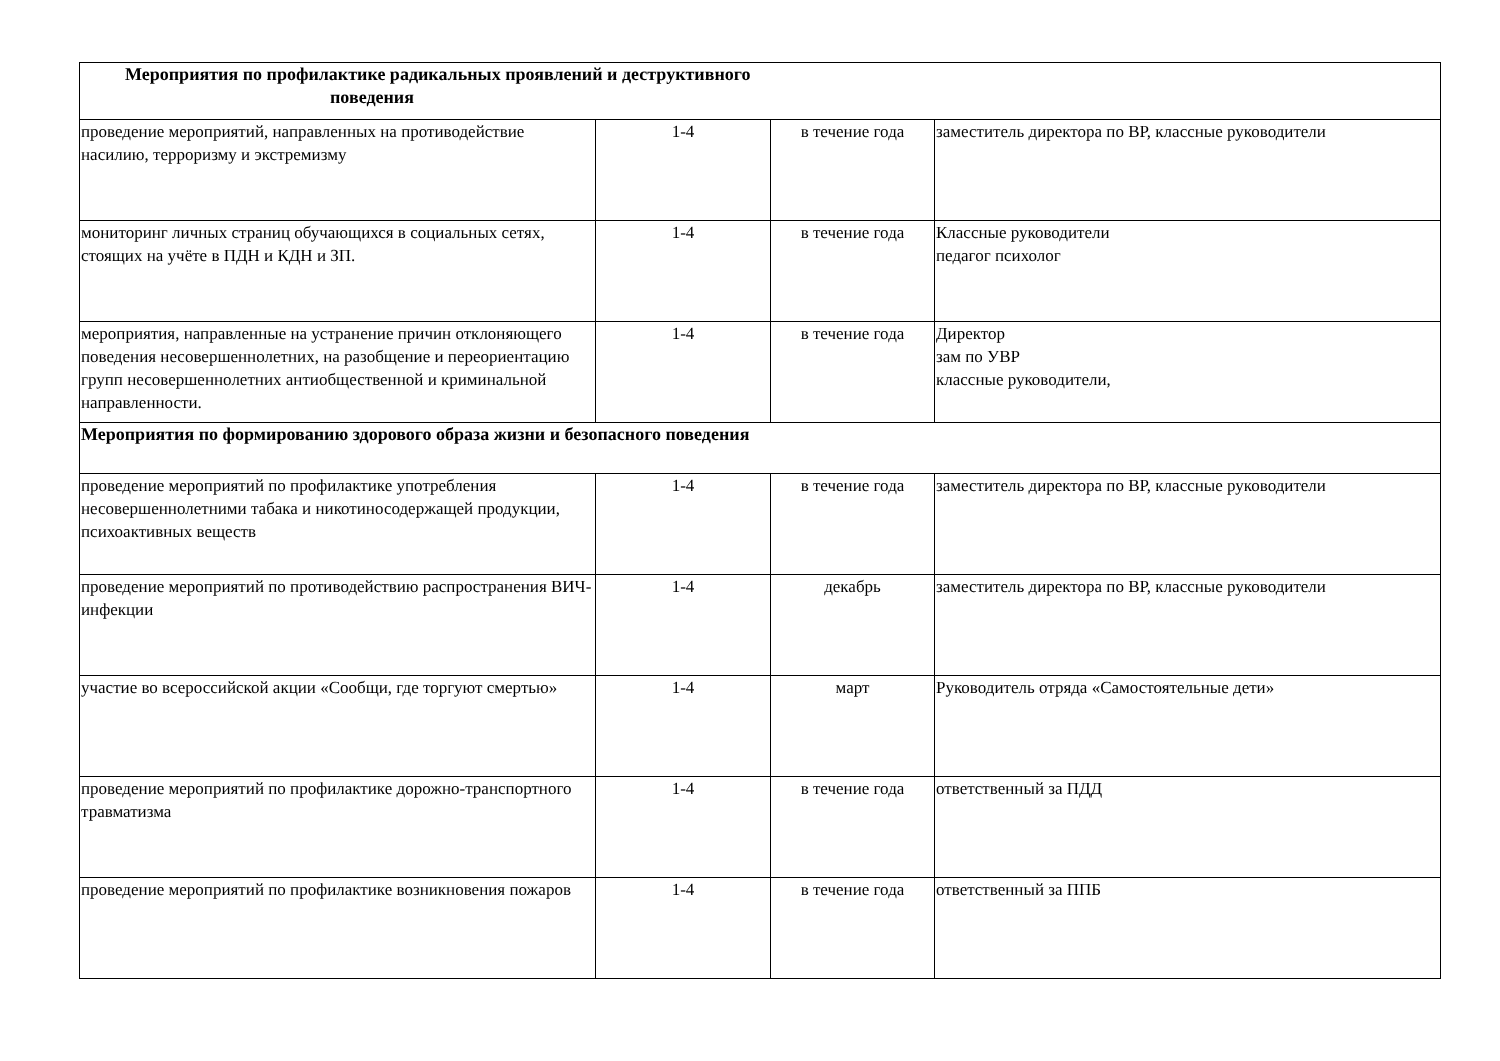| Мероприятия по профилактике радикальных проявлений и деструктивного поведения | | | |
| проведение мероприятий, направленных на противодействие насилию, терроризму и экстремизму | 1-4 | в течение года | заместитель директора по ВР, классные руководители |
| мониторинг личных страниц обучающихся в социальных сетях, стоящих на учёте в ПДН и КДН и ЗП. | 1-4 | в течение года | Классные руководители педагог психолог |
| мероприятия, направленные на устранение причин отклоняющего поведения несовершеннолетних, на разобщение и переориентацию групп несовершеннолетних антиобщественной и криминальной направленности. | 1-4 | в течение года | Директор зам по УВР классные руководители, |
| Мероприятия по формированию здорового образа жизни и безопасного поведения | | | |
| проведение мероприятий по профилактике употребления несовершеннолетними табака и никотиносодержащей продукции, психоактивных веществ | 1-4 | в течение года | заместитель директора по ВР, классные руководители |
| проведение мероприятий по противодействию распространения ВИЧ-инфекции | 1-4 | декабрь | заместитель директора по ВР, классные руководители |
| участие во всероссийской акции «Сообщи, где торгуют смертью» | 1-4 | март | Руководитель отряда «Самостоятельные дети» |
| проведение мероприятий по профилактике дорожно-транспортного травматизма | 1-4 | в течение года | ответственный за ПДД |
| проведение мероприятий по профилактике возникновения пожаров | 1-4 | в течение года | ответственный за ППБ |